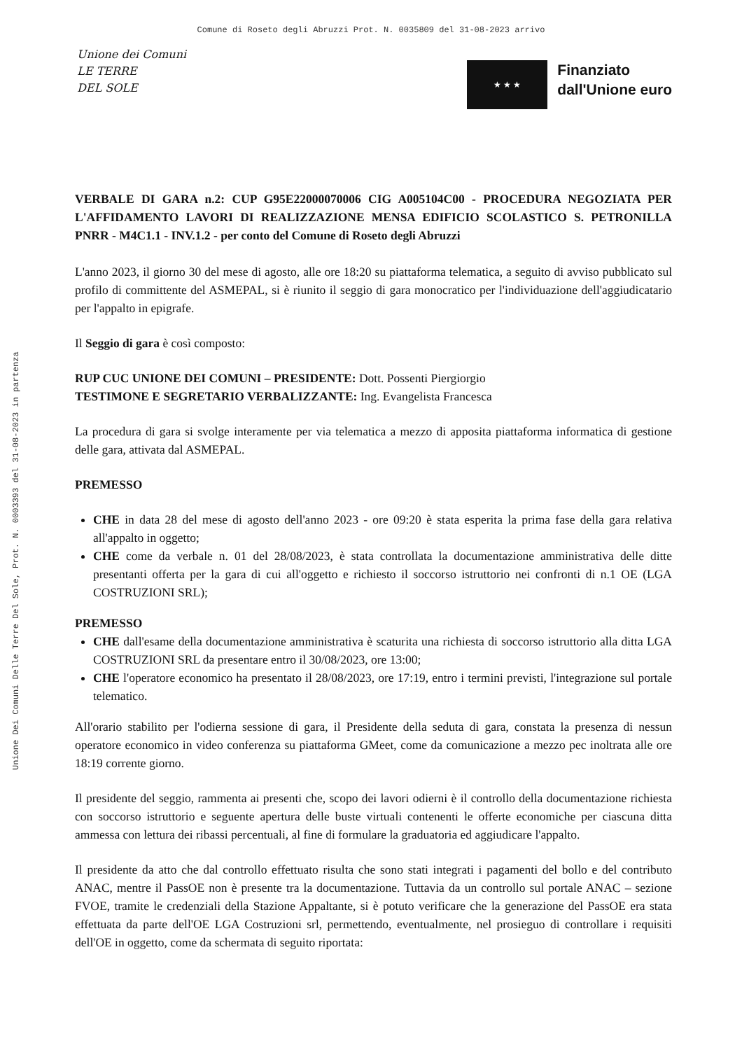Comune di Roseto degli Abruzzi Prot. N. 0035809 del 31-08-2023 arrivo
Unione Dei Comuni Delle Terre Del Sole, Prot. N. 0003393 del 31-08-2023 in partenza
Unione dei Comuni
LE TERRE
DEL SOLE
★ ★ ★
Finanziato
dall'Unione euro
VERBALE DI GARA n.2: CUP G95E22000070006 CIG A005104C00 - PROCEDURA NEGOZIATA PER L'AFFIDAMENTO LAVORI DI REALIZZAZIONE MENSA EDIFICIO SCOLASTICO S. PETRONILLA PNRR - M4C1.1 - INV.1.2 - per conto del Comune di Roseto degli Abruzzi
L'anno 2023, il giorno 30 del mese di agosto, alle ore 18:20 su piattaforma telematica, a seguito di avviso pubblicato sul profilo di committente del ASMEPAL, si è riunito il seggio di gara monocratico per l'individuazione dell'aggiudicatario per l'appalto in epigrafe.
Il Seggio di gara è così composto:
RUP CUC UNIONE DEI COMUNI – PRESIDENTE: Dott. Possenti Piergiorgio
TESTIMONE E SEGRETARIO VERBALIZZANTE: Ing. Evangelista Francesca
La procedura di gara si svolge interamente per via telematica a mezzo di apposita piattaforma informatica di gestione delle gara, attivata dal ASMEPAL.
PREMESSO
CHE in data 28 del mese di agosto dell'anno 2023 - ore 09:20 è stata esperita la prima fase della gara relativa all'appalto in oggetto;
CHE come da verbale n. 01 del 28/08/2023, è stata controllata la documentazione amministrativa delle ditte presentanti offerta per la gara di cui all'oggetto e richiesto il soccorso istruttorio nei confronti di n.1 OE (LGA COSTRUZIONI SRL);
PREMESSO
CHE dall'esame della documentazione amministrativa è scaturita una richiesta di soccorso istruttorio alla ditta LGA COSTRUZIONI SRL da presentare entro il 30/08/2023, ore 13:00;
CHE l'operatore economico ha presentato il 28/08/2023, ore 17:19, entro i termini previsti, l'integrazione sul portale telematico.
All'orario stabilito per l'odierna sessione di gara, il Presidente della seduta di gara, constata la presenza di nessun operatore economico in video conferenza su piattaforma GMeet, come da comunicazione a mezzo pec inoltrata alle ore 18:19 corrente giorno.
Il presidente del seggio, rammenta ai presenti che, scopo dei lavori odierni è il controllo della documentazione richiesta con soccorso istruttorio e seguente apertura delle buste virtuali contenenti le offerte economiche per ciascuna ditta ammessa con lettura dei ribassi percentuali, al fine di formulare la graduatoria ed aggiudicare l'appalto.
Il presidente da atto che dal controllo effettuato risulta che sono stati integrati i pagamenti del bollo e del contributo ANAC, mentre il PassOE non è presente tra la documentazione. Tuttavia da un controllo sul portale ANAC – sezione FVOE, tramite le credenziali della Stazione Appaltante, si è potuto verificare che la generazione del PassOE era stata effettuata da parte dell'OE LGA Costruzioni srl, permettendo, eventualmente, nel prosieguo di controllare i requisiti dell'OE in oggetto, come da schermata di seguito riportata: